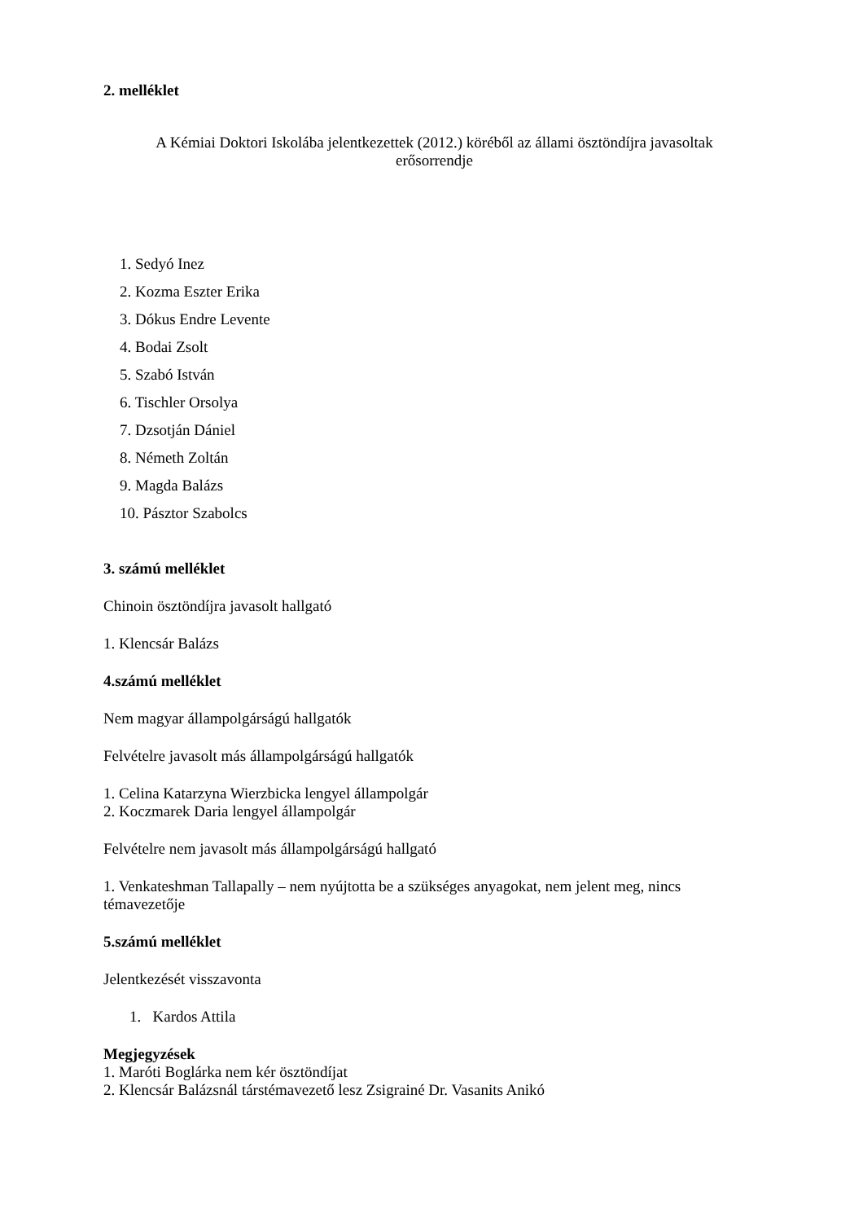2. melléklet
A Kémiai Doktori Iskolába jelentkezettek (2012.) köréből az állami ösztöndíjra javasoltak
erősorrendje
1. Sedyó Inez
2. Kozma Eszter Erika
3. Dókus Endre Levente
4. Bodai Zsolt
5. Szabó István
6. Tischler Orsolya
7. Dzsotján Dániel
8. Németh Zoltán
9. Magda Balázs
10. Pásztor Szabolcs
3. számú melléklet
Chinoin ösztöndíjra javasolt hallgató
1. Klencsár Balázs
4.számú melléklet
Nem magyar állampolgárságú hallgatók
Felvételre javasolt más állampolgárságú hallgatók
1. Celina Katarzyna Wierzbicka lengyel állampolgár
2. Koczmarek Daria lengyel állampolgár
Felvételre nem javasolt más állampolgárságú hallgató
1. Venkateshman Tallapally – nem nyújtotta be a szükséges anyagokat, nem jelent meg, nincs témavezetője
5.számú melléklet
Jelentkezését visszavonta
1. Kardos Attila
Megjegyzések
1. Maróti Boglárka nem kér ösztöndíjat
2. Klencsár Balázsnál társtémavezető lesz Zsigrainé Dr. Vasanits Anikó